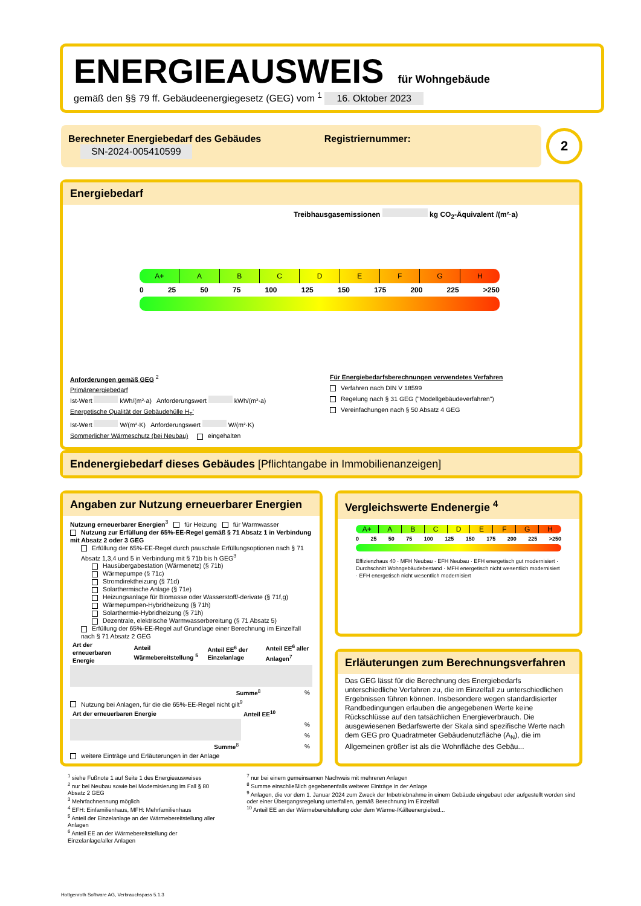ENERGIEAUSWEIS für Wohngebäude
gemäß den §§ 79 ff. Gebäudeenergiegesetz (GEG) vom <sup>1</sup> 16. Oktober 2023
Berechneter Energiebedarf des Gebäudes Registriernummer: SN-2024-005410599
2
Energiebedarf
Treibhausgasemissionen kg CO<sub>2</sub>-Äquivalent /(m²·a)
A+ A B C D E F G H
0 25 50 75 100 125 150 175 200 225 >250
Anforderungen gemäß GEG <sup>2</sup>
Primärenergiebedarf
Ist-Wert kWh/(m²·a) Anforderungswert kWh/(m²·a)
Energetische Qualität der Gebäudehülle H<sub>T</sub>'
Ist-Wert W/(m²·K) Anforderungswert W/(m²·K)
Sommerlicher Wärmeschutz (bei Neubau) eingehalten
Für Energiebedarfsberechnungen verwendetes Verfahren
Verfahren nach DIN V 18599
Regelung nach § 31 GEG ("Modellgebäudeverfahren")
Vereinfachungen nach § 50 Absatz 4 GEG
Endenergiebedarf dieses Gebäudes [Pflichtangabe in Immobilienanzeigen]
Angaben zur Nutzung erneuerbarer Energien
Nutzung erneuerbarer Energien<sup>3</sup> für Heizung für Warmwasser
Nutzung zur Erfüllung der 65%-EE-Regel gemäß § 71 Absatz 1 in Verbindung mit Absatz 2 oder 3 GEG
Erfüllung der 65%-EE-Regel durch pauschale Erfüllungsoptionen nach § 71 Absatz 1,3,4 und 5 in Verbindung mit § 71b bis h GEG<sup>3</sup>
Hausübergabestation (Wärmenetz) (§ 71b)
Wärmepumpe (§ 71c)
Stromdirektheizung (§ 71d)
Solarthermische Anlage (§ 71e)
Heizungsanlage für Biomasse oder Wasserstoff/-derivate (§ 71f,g)
Wärmepumpen-Hybridheizung (§ 71h)
Solarthermie-Hybridheizung (§ 71h)
Dezentrale, elektrische Warmwasserbereitung (§ 71 Absatz 5)
Erfüllung der 65%-EE-Regel auf Grundlage einer Berechnung im Einzelfall nach § 71 Absatz 2 GEG
| Art der erneuerbaren Energie | Anteil Wärmebereitstellung <sup>5</sup> | Anteil EE<sup>6</sup> der Einzelanlage | Anteil EE<sup>6</sup> aller Anlagen<sup>7</sup> |
| --- | --- | --- | --- |
| | | Summe<sup>8</sup> | % |
Nutzung bei Anlagen, für die die 65%-EE-Regel nicht gilt<sup>9</sup>
| Art der erneuerbaren Energie | Anteil EE<sup>10</sup> |
| --- | --- |
| | % |
| | % |
| Summe<sup>8</sup> | % |
weitere Einträge und Erläuterungen in der Anlage
Vergleichswerte Endenergie <sup>4</sup>
A+ A B C D E F G H
0 25 50 75 100 125 150 175 200 225 >250
Effizienzhaus 40 · MFH Neubau · EFH Neubau · EFH energetisch gut modernisiert · Durchschnitt Wohngebäudebestand · MFH energetisch nicht wesentlich modernisiert · EFH energetisch nicht wesentlich modernisiert
Erläuterungen zum Berechnungsverfahren
Das GEG lässt für die Berechnung des Energiebedarfs unterschiedliche Verfahren zu, die im Einzelfall zu unterschiedlichen Ergebnissen führen können. Insbesondere wegen standardisierter Randbedingungen erlauben die angegebenen Werte keine Rückschlüsse auf den tatsächlichen Energieverbrauch. Die ausgewiesenen Bedarfswerte der Skala sind spezifische Werte nach dem GEG pro Quadratmeter Gebäudenutzfläche (A<sub>N</sub>), die im Allgemeinen größer ist als die Wohnfläche des Gebäu...
<sup>1</sup> siehe Fußnote 1 auf Seite 1 des Energieausweises
<sup>2</sup> nur bei Neubau sowie bei Modernisierung im Fall § 80 Absatz 2 GEG
<sup>3</sup> Mehrfachnennung möglich
<sup>4</sup> EFH: Einfamilienhaus, MFH: Mehrfamilienhaus
<sup>5</sup> Anteil der Einzelanlage an der Wärmebereitstellung aller Anlagen
<sup>6</sup> Anteil EE an der Wärmebereitstellung der Einzelanlage/aller Anlagen
<sup>7</sup> nur bei einem gemeinsamen Nachweis mit mehreren Anlagen
<sup>8</sup> Summe einschließlich gegebenenfalls weiterer Einträge in der Anlage
<sup>9</sup> Anlagen, die vor dem 1. Januar 2024 zum Zweck der Inbetriebnahme in einem Gebäude eingebaut oder aufgestellt worden sind oder einer Übergangsregelung unterfallen, gemäß Berechnung im Einzelfall
<sup>10</sup> Anteil EE an der Wärmebereitstellung oder dem Wärme-/Kälteenergiebed...
Hottgenroth Software AG, Verbrauchspass 5.1.3